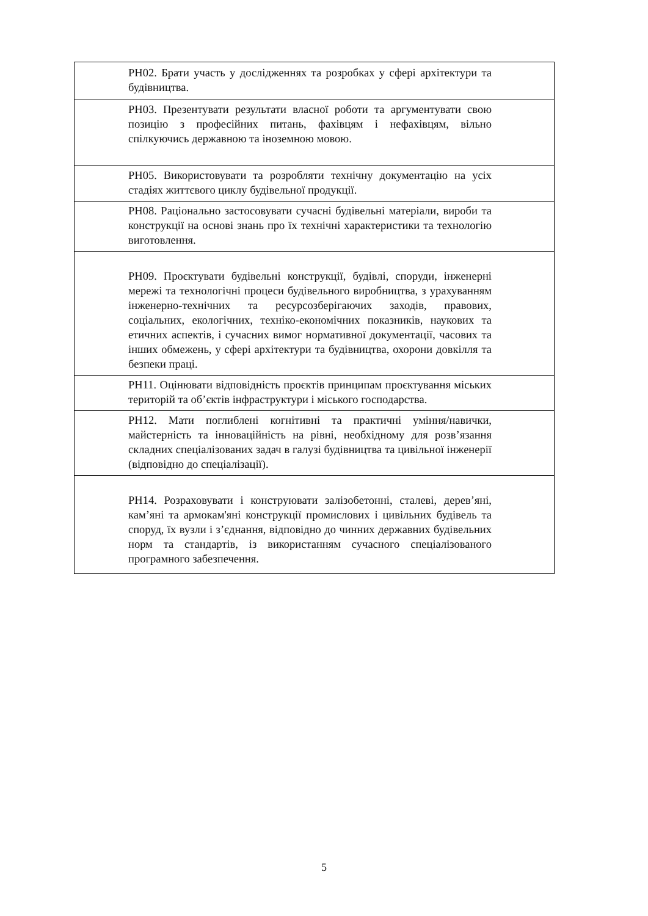| РН02. Брати участь у дослідженнях та розробках у сфері архітектури та будівництва. |
| РН03. Презентувати результати власної роботи та аргументувати свою позицію з професійних питань, фахівцям і нефахівцям, вільно спілкуючись державною та іноземною мовою. |
| РН05. Використовувати та розробляти технічну документацію на усіх стадіях життєвого циклу будівельної продукції. |
| РН08. Раціонально застосовувати сучасні будівельні матеріали, вироби та конструкції на основі знань про їх технічні характеристики та технологію виготовлення. |
| РН09. Проєктувати будівельні конструкції, будівлі, споруди, інженерні мережі та технологічні процеси будівельного виробництва, з урахуванням інженерно-технічних та ресурсозберігаючих заходів, правових, соціальних, екологічних, техніко-економічних показників, наукових та етичних аспектів, і сучасних вимог нормативної документації, часових та інших обмежень, у сфері архітектури та будівництва, охорони довкілля та безпеки праці. |
| РН11. Оцінювати відповідність проєктів принципам проєктування міських територій та об’єктів інфраструктури і міського господарства. |
| РН12. Мати поглиблені когнітивні та практичні уміння/навички, майстерність та інноваційність на рівні, необхідному для розв’язання складних спеціалізованих задач в галузі будівництва та цивільної інженерії (відповідно до спеціалізації). |
| РН14. Розраховувати і конструювати залізобетонні, сталеві, дерев’яні, кам’яні та армокам'яні конструкції промислових і цивільних будівель та споруд, їх вузли і з’єднання, відповідно до чинних державних будівельних норм та стандартів, із використанням сучасного спеціалізованого програмного забезпечення. |
5